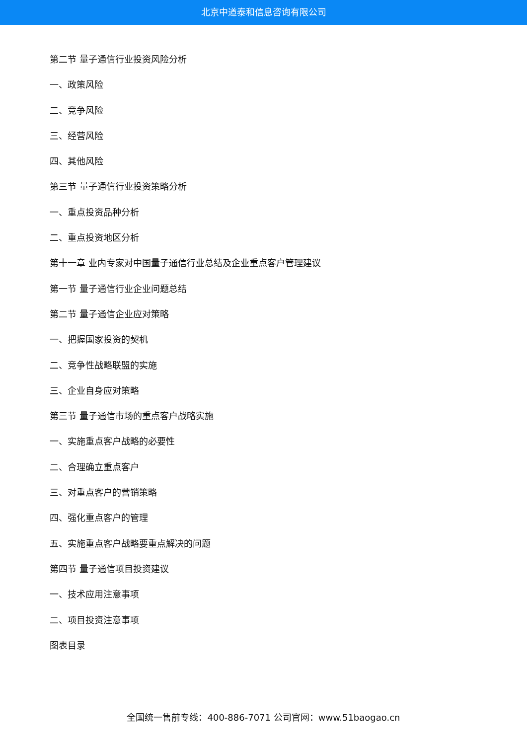北京中道泰和信息咨询有限公司
第二节 量子通信行业投资风险分析
一、政策风险
二、竞争风险
三、经营风险
四、其他风险
第三节 量子通信行业投资策略分析
一、重点投资品种分析
二、重点投资地区分析
第十一章 业内专家对中国量子通信行业总结及企业重点客户管理建议
第一节 量子通信行业企业问题总结
第二节 量子通信企业应对策略
一、把握国家投资的契机
二、竞争性战略联盟的实施
三、企业自身应对策略
第三节 量子通信市场的重点客户战略实施
一、实施重点客户战略的必要性
二、合理确立重点客户
三、对重点客户的营销策略
四、强化重点客户的管理
五、实施重点客户战略要重点解决的问题
第四节 量子通信项目投资建议
一、技术应用注意事项
二、项目投资注意事项
图表目录
全国统一售前专线：400-886-7071 公司官网：www.51baogao.cn